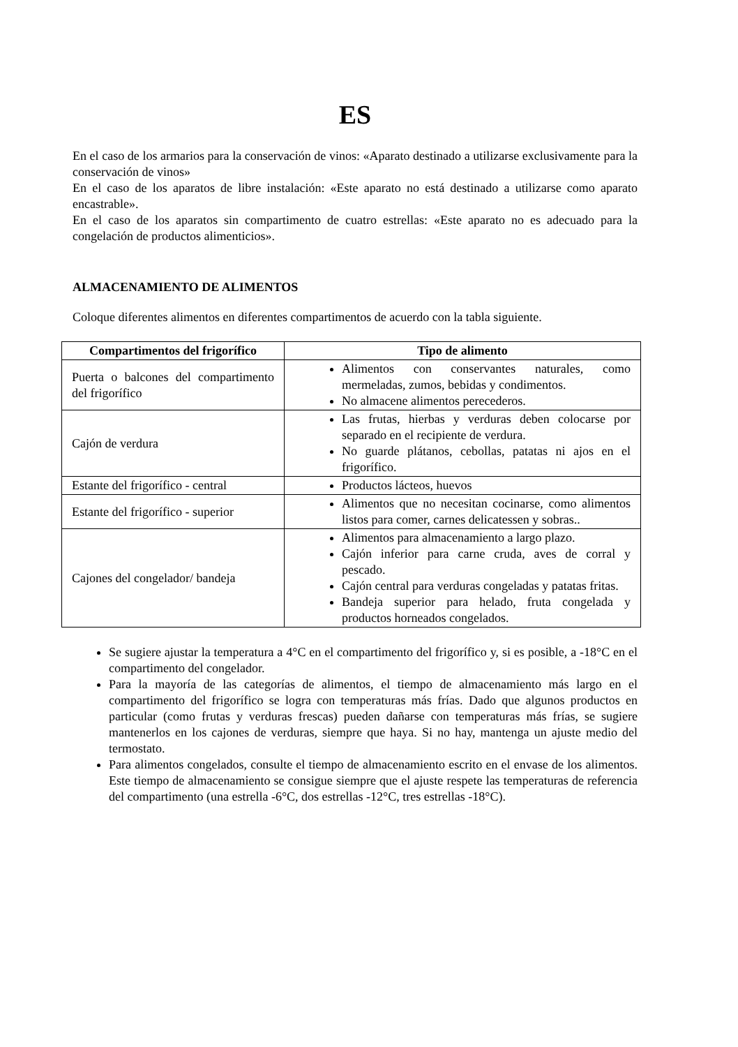ES
En el caso de los armarios para la conservación de vinos: «Aparato destinado a utilizarse exclusivamente para la conservación de vinos»
En el caso de los aparatos de libre instalación: «Este aparato no está destinado a utilizarse como aparato encastrable».
En el caso de los aparatos sin compartimento de cuatro estrellas: «Este aparato no es adecuado para la congelación de productos alimenticios».
ALMACENAMIENTO DE ALIMENTOS
Coloque diferentes alimentos en diferentes compartimentos de acuerdo con la tabla siguiente.
| Compartimentos del frigorífico | Tipo de alimento |
| --- | --- |
| Puerta o balcones del compartimento del frigorífico | Alimentos con conservantes naturales, como mermeladas, zumos, bebidas y condimentos. No almacene alimentos perecederos. |
| Cajón de verdura | Las frutas, hierbas y verduras deben colocarse por separado en el recipiente de verdura. No guarde plátanos, cebollas, patatas ni ajos en el frigorífico. |
| Estante del frigorífico - central | Productos lácteos, huevos |
| Estante del frigorífico - superior | Alimentos que no necesitan cocinarse, como alimentos listos para comer, carnes delicatessen y sobras.. |
| Cajones del congelador/ bandeja | Alimentos para almacenamiento a largo plazo. Cajón inferior para carne cruda, aves de corral y pescado. Cajón central para verduras congeladas y patatas fritas. Bandeja superior para helado, fruta congelada y productos horneados congelados. |
Se sugiere ajustar la temperatura a 4°C en el compartimento del frigorífico y, si es posible, a -18°C en el compartimento del congelador.
Para la mayoría de las categorías de alimentos, el tiempo de almacenamiento más largo en el compartimento del frigorífico se logra con temperaturas más frías. Dado que algunos productos en particular (como frutas y verduras frescas) pueden dañarse con temperaturas más frías, se sugiere mantenerlos en los cajones de verduras, siempre que haya. Si no hay, mantenga un ajuste medio del termostato.
Para alimentos congelados, consulte el tiempo de almacenamiento escrito en el envase de los alimentos. Este tiempo de almacenamiento se consigue siempre que el ajuste respete las temperaturas de referencia del compartimento (una estrella -6°C, dos estrellas -12°C, tres estrellas -18°C).